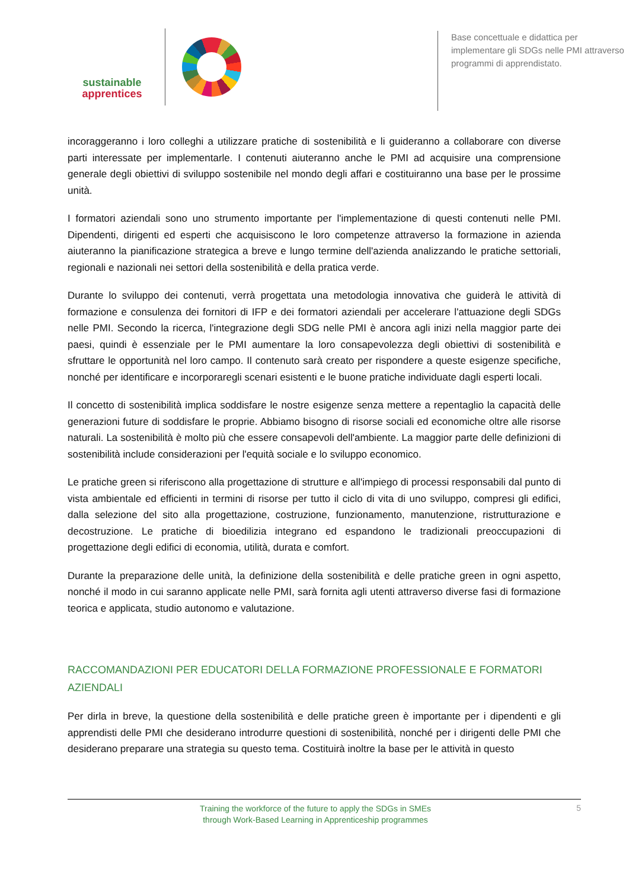sustainable
apprentices
Base concettuale e didattica per implementare gli SDGs nelle PMI attraverso programmi di apprendistato.
incoraggeranno i loro colleghi a utilizzare pratiche di sostenibilità e li guideranno a collaborare con diverse parti interessate per implementarle. I contenuti aiuteranno anche le PMI ad acquisire una comprensione generale degli obiettivi di sviluppo sostenibile nel mondo degli affari e costituiranno una base per le prossime unità.
I formatori aziendali sono uno strumento importante per l'implementazione di questi contenuti nelle PMI. Dipendenti, dirigenti ed esperti che acquisiscono le loro competenze attraverso la formazione in azienda aiuteranno la pianificazione strategica a breve e lungo termine dell'azienda analizzando le pratiche settoriali, regionali e nazionali nei settori della sostenibilità e della pratica verde.
Durante lo sviluppo dei contenuti, verrà progettata una metodologia innovativa che guiderà le attività di formazione e consulenza dei fornitori di IFP e dei formatori aziendali per accelerare l'attuazione degli SDGs nelle PMI. Secondo la ricerca, l'integrazione degli SDG nelle PMI è ancora agli inizi nella maggior parte dei paesi, quindi è essenziale per le PMI aumentare la loro consapevolezza degli obiettivi di sostenibilità e sfruttare le opportunità nel loro campo. Il contenuto sarà creato per rispondere a queste esigenze specifiche, nonché per identificare e incorporaregli scenari esistenti e le buone pratiche individuate dagli esperti locali.
Il concetto di sostenibilità implica soddisfare le nostre esigenze senza mettere a repentaglio la capacità delle generazioni future di soddisfare le proprie. Abbiamo bisogno di risorse sociali ed economiche oltre alle risorse naturali. La sostenibilità è molto più che essere consapevoli dell'ambiente. La maggior parte delle definizioni di sostenibilità include considerazioni per l'equità sociale e lo sviluppo economico.
Le pratiche green si riferiscono alla progettazione di strutture e all'impiego di processi responsabili dal punto di vista ambientale ed efficienti in termini di risorse per tutto il ciclo di vita di uno sviluppo, compresi gli edifici, dalla selezione del sito alla progettazione, costruzione, funzionamento, manutenzione, ristrutturazione e decostruzione. Le pratiche di bioedilizia integrano ed espandono le tradizionali preoccupazioni di progettazione degli edifici di economia, utilità, durata e comfort.
Durante la preparazione delle unità, la definizione della sostenibilità e delle pratiche green in ogni aspetto, nonché il modo in cui saranno applicate nelle PMI, sarà fornita agli utenti attraverso diverse fasi di formazione teorica e applicata, studio autonomo e valutazione.
RACCOMANDAZIONI PER EDUCATORI DELLA FORMAZIONE PROFESSIONALE E FORMATORI AZIENDALI
Per dirla in breve, la questione della sostenibilità e delle pratiche green è importante per i dipendenti e gli apprendisti delle PMI che desiderano introdurre questioni di sostenibilità, nonché per i dirigenti delle PMI che desiderano preparare una strategia su questo tema. Costituirà inoltre la base per le attività in questo
Training the workforce of the future to apply the SDGs in SMEs
through Work-Based Learning in Apprenticeship programmes
5